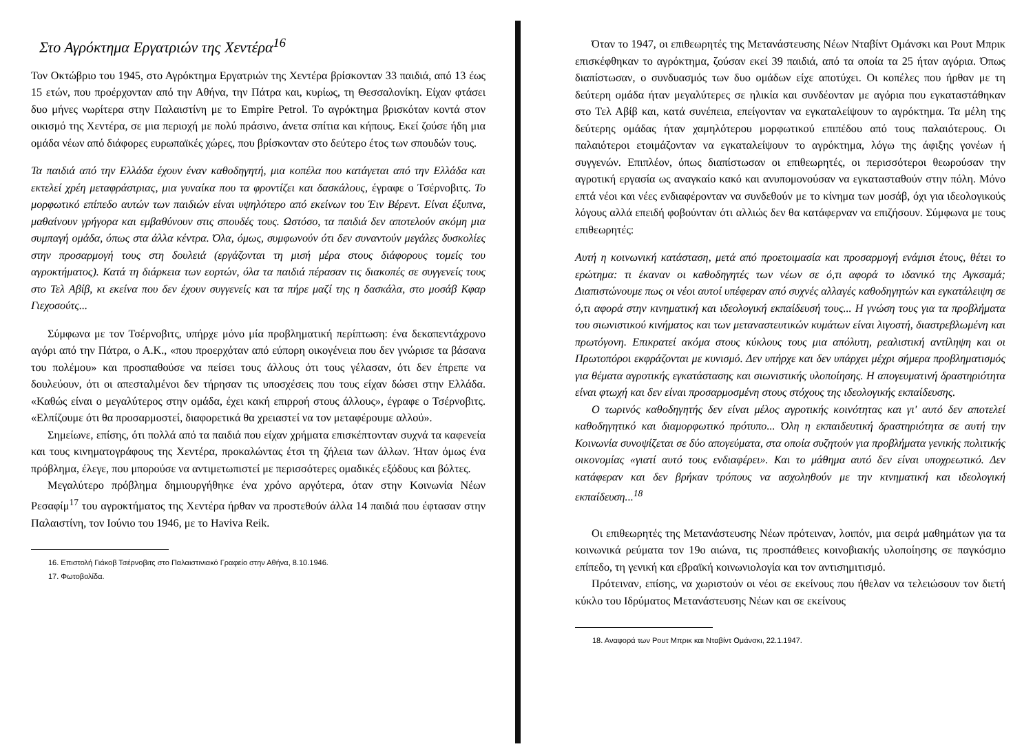Στο Αγρόκτημα Εργατριών της Χεντέρα<sup>16</sup>
Τον Οκτώβριο του 1945, στο Αγρόκτημα Εργατριών της Χεντέρα βρίσκονταν 33 παιδιά, από 13 έως 15 ετών, που προέρχονταν από την Αθήνα, την Πάτρα και, κυρίως, τη Θεσσαλονίκη. Είχαν φτάσει δυο μήνες νωρίτερα στην Παλαιστίνη με το Empire Petrol. Το αγρόκτημα βρισκόταν κοντά στον οικισμό της Χεντέρα, σε μια περιοχή με πολύ πράσινο, άνετα σπίτια και κήπους. Εκεί ζούσε ήδη μια ομάδα νέων από διάφορες ευρωπαϊκές χώρες, που βρίσκονταν στο δεύτερο έτος των σπουδών τους.
Τα παιδιά από την Ελλάδα έχουν έναν καθοδηγητή, μια κοπέλα που κατάγεται από την Ελλάδα και εκτελεί χρέη μεταφράστριας, μια γυναίκα που τα φροντίζει και δασκάλους, έγραφε ο Τσέρνοβιτς. Το μορφωτικό επίπεδο αυτών των παιδιών είναι υψηλότερο από εκείνων του Έιν Βέρεντ. Είναι έξυπνα, μαθαίνουν γρήγορα και εμβαθύνουν στις σπουδές τους. Ωστόσο, τα παιδιά δεν αποτελούν ακόμη μια συμπαγή ομάδα, όπως στα άλλα κέντρα. Όλα, όμως, συμφωνούν ότι δεν συναντούν μεγάλες δυσκολίες στην προσαρμογή τους στη δουλειά (εργάζονται τη μισή μέρα στους διάφορους τομείς του αγροκτήματος). Κατά τη διάρκεια των εορτών, όλα τα παιδιά πέρασαν τις διακοπές σε συγγενείς τους στο Τελ Αβίβ, κι εκείνα που δεν έχουν συγγενείς και τα πήρε μαζί της η δασκάλα, στο μοσάβ Κφαρ Γιεχοσούτς...
Σύμφωνα με τον Τσέρνοβιτς, υπήρχε μόνο μία προβληματική περίπτωση: ένα δεκαπεντάχρονο αγόρι από την Πάτρα, ο Α.Κ., «που προερχόταν από εύπορη οικογένεια που δεν γνώρισε τα βάσανα του πολέμου» και προσπαθούσε να πείσει τους άλλους ότι τους γέλασαν, ότι δεν έπρεπε να δουλεύουν, ότι οι απεσταλμένοι δεν τήρησαν τις υποσχέσεις που τους είχαν δώσει στην Ελλάδα. «Καθώς είναι ο μεγαλύτερος στην ομάδα, έχει κακή επιρροή στους άλλους», έγραφε ο Τσέρνοβιτς. «Ελπίζουμε ότι θα προσαρμοστεί, διαφορετικά θα χρειαστεί να τον μεταφέρουμε αλλού».
Σημείωνε, επίσης, ότι πολλά από τα παιδιά που είχαν χρήματα επισκέπτονταν συχνά τα καφενεία και τους κινηματογράφους της Χεντέρα, προκαλώντας έτσι τη ζήλεια των άλλων. Ήταν όμως ένα πρόβλημα, έλεγε, που μπορούσε να αντιμετωπιστεί με περισσότερες ομαδικές εξόδους και βόλτες.
Μεγαλύτερο πρόβλημα δημιουργήθηκε ένα χρόνο αργότερα, όταν στην Κοινωνία Νέων Ρεσαφίμ<sup>17</sup> του αγροκτήματος της Χεντέρα ήρθαν να προστεθούν άλλα 14 παιδιά που έφτασαν στην Παλαιστίνη, τον Ιούνιο του 1946, με το Haviva Reik.
16. Επιστολή Γιάκοβ Τσέρνοβιτς στο Παλαιστινιακό Γραφείο στην Αθήνα, 8.10.1946.
17. Φωτοβολίδα.
Όταν το 1947, οι επιθεωρητές της Μετανάστευσης Νέων Νταβίντ Ομάνσκι και Ρουτ Μπρικ επισκέφθηκαν το αγρόκτημα, ζούσαν εκεί 39 παιδιά, από τα οποία τα 25 ήταν αγόρια. Όπως διαπίστωσαν, ο συνδυασμός των δυο ομάδων είχε αποτύχει. Οι κοπέλες που ήρθαν με τη δεύτερη ομάδα ήταν μεγαλύτερες σε ηλικία και συνδέονταν με αγόρια που εγκαταστάθηκαν στο Τελ Αβίβ και, κατά συνέπεια, επείγονταν να εγκαταλείψουν το αγρόκτημα. Τα μέλη της δεύτερης ομάδας ήταν χαμηλότερου μορφωτικού επιπέδου από τους παλαιότερους. Οι παλαιότεροι ετοιμάζονταν να εγκαταλείψουν το αγρόκτημα, λόγω της άφιξης γονέων ή συγγενών. Επιπλέον, όπως διαπίστωσαν οι επιθεωρητές, οι περισσότεροι θεωρούσαν την αγροτική εργασία ως αναγκαίο κακό και ανυπομονούσαν να εγκατασταθούν στην πόλη. Μόνο επτά νέοι και νέες ενδιαφέρονταν να συνδεθούν με το κίνημα των μοσάβ, όχι για ιδεολογικούς λόγους αλλά επειδή φοβούνταν ότι αλλιώς δεν θα κατάφερναν να επιζήσουν. Σύμφωνα με τους επιθεωρητές:
Αυτή η κοινωνική κατάσταση, μετά από προετοιμασία και προσαρμογή ενάμισι έτους, θέτει το ερώτημα: τι έκαναν οι καθοδηγητές των νέων σε ό,τι αφορά το ιδανικό της Αγκσαμά; Διαπιστώνουμε πως οι νέοι αυτοί υπέφεραν από συχνές αλλαγές καθοδηγητών και εγκατάλειψη σε ό,τι αφορά στην κινηματική και ιδεολογική εκπαίδευσή τους... Η γνώση τους για τα προβλήματα του σιωνιστικού κινήματος και των μεταναστευτικών κυμάτων είναι λιγοστή, διαστρεβλωμένη και πρωτόγονη. Επικρατεί ακόμα στους κύκλους τους μια απόλυτη, ρεαλιστική αντίληψη και οι Πρωτοπόροι εκφράζονται με κυνισμό. Δεν υπήρχε και δεν υπάρχει μέχρι σήμερα προβληματισμός για θέματα αγροτικής εγκατάστασης και σιωνιστικής υλοποίησης. Η απογευματινή δραστηριότητα είναι φτωχή και δεν είναι προσαρμοσμένη στους στόχους της ιδεολογικής εκπαίδευσης.
Ο τωρινός καθοδηγητής δεν είναι μέλος αγροτικής κοινότητας και γι' αυτό δεν αποτελεί καθοδηγητικό και διαμορφωτικό πρότυπο... Όλη η εκπαιδευτική δραστηριότητα σε αυτή την Κοινωνία συνοψίζεται σε δύο απογεύματα, στα οποία συζητούν για προβλήματα γενικής πολιτικής οικονομίας «γιατί αυτό τους ενδιαφέρει». Και το μάθημα αυτό δεν είναι υποχρεωτικό. Δεν κατάφεραν και δεν βρήκαν τρόπους να ασχοληθούν με την κινηματική και ιδεολογική εκπαίδευση...<sup>18</sup>
Οι επιθεωρητές της Μετανάστευσης Νέων πρότειναν, λοιπόν, μια σειρά μαθημάτων για τα κοινωνικά ρεύματα τον 19ο αιώνα, τις προσπάθειες κοινοβιακής υλοποίησης σε παγκόσμιο επίπεδο, τη γενική και εβραϊκή κοινωνιολογία και τον αντισημιτισμό.
Πρότειναν, επίσης, να χωριστούν οι νέοι σε εκείνους που ήθελαν να τελειώσουν τον διετή κύκλο του Ιδρύματος Μετανάστευσης Νέων και σε εκείνους
18. Αναφορά των Ρουτ Μπρικ και Νταβίντ Ομάνσκι, 22.1.1947.